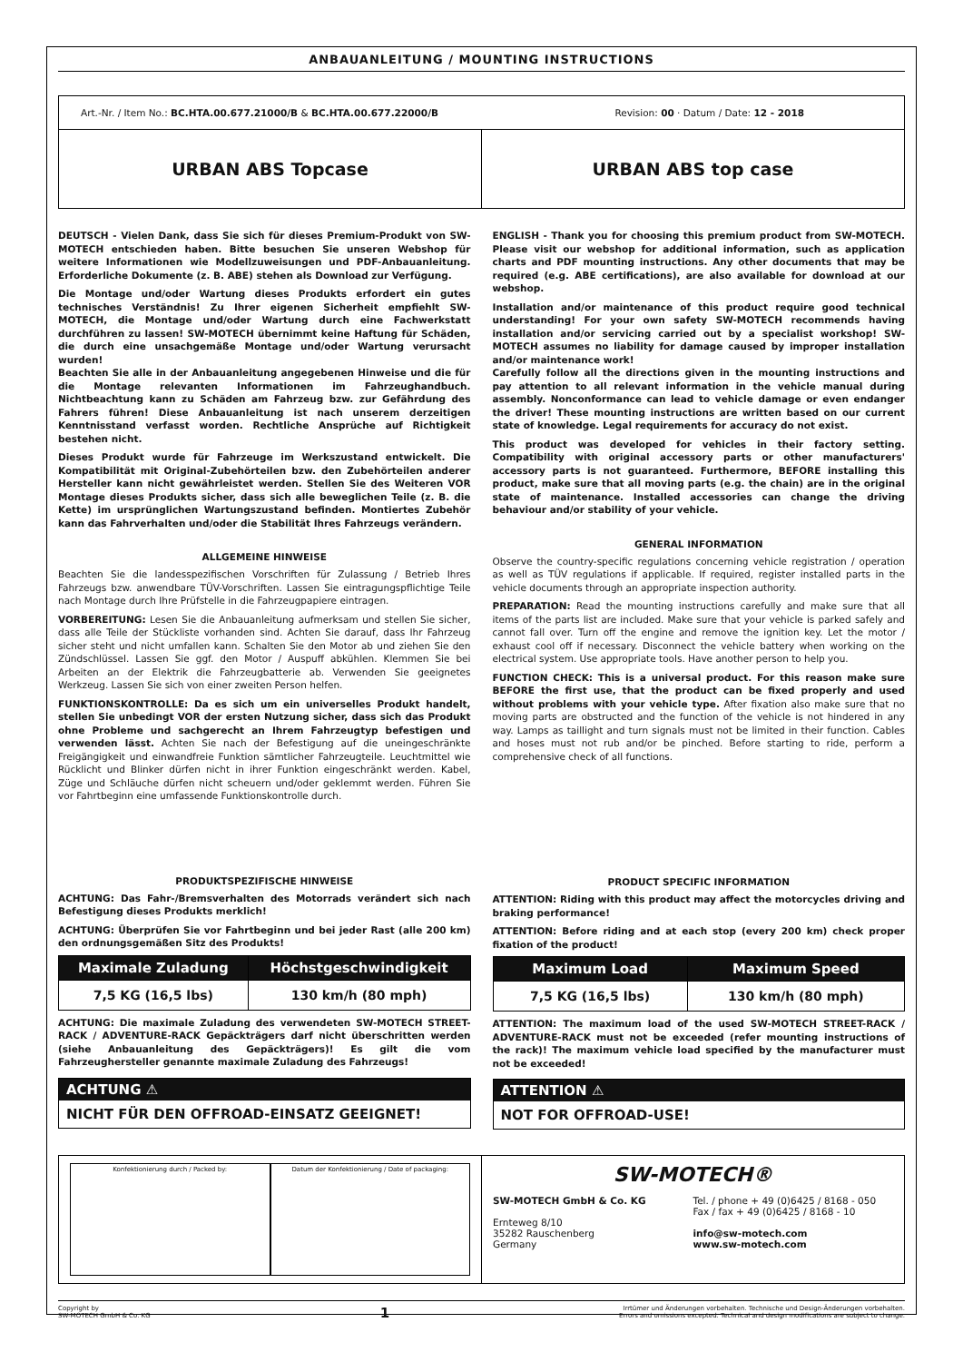ANBAUANLEITUNG / MOUNTING INSTRUCTIONS
Art.-Nr. / Item No.: BC.HTA.00.677.21000/B & BC.HTA.00.677.22000/B Revision: 00 · Datum / Date: 12 - 2018
URBAN ABS Topcase URBAN ABS top case
DEUTSCH - Vielen Dank, dass Sie sich für dieses Premium-Produkt von SW-MOTECH entschieden haben. Bitte besuchen Sie unseren Webshop für weitere Informationen wie Modellzuweisungen und PDF-Anbauanleitung. Erforderliche Dokumente (z. B. ABE) stehen als Download zur Verfügung.
Die Montage und/oder Wartung dieses Produkts erfordert ein gutes technisches Verständnis! Zu Ihrer eigenen Sicherheit empfiehlt SW-MOTECH, die Montage und/oder Wartung durch eine Fachwerkstatt durchführen zu lassen! SW-MOTECH übernimmt keine Haftung für Schäden, die durch eine unsachgemäße Montage und/oder Wartung verursacht wurden!
Beachten Sie alle in der Anbauanleitung angegebenen Hinweise und die für die Montage relevanten Informationen im Fahrzeughandbuch. Nichtbeachtung kann zu Schäden am Fahrzeug bzw. zur Gefährdung des Fahrers führen! Diese Anbauanleitung ist nach unserem derzeitigen Kenntnisstand verfasst worden. Rechtliche Ansprüche auf Richtigkeit bestehen nicht.
Dieses Produkt wurde für Fahrzeuge im Werkszustand entwickelt. Die Kompatibilität mit Original-Zubehörteilen bzw. den Zubehörteilen anderer Hersteller kann nicht gewährleistet werden. Stellen Sie des Weiteren VOR Montage dieses Produkts sicher, dass sich alle beweglichen Teile (z. B. die Kette) im ursprünglichen Wartungszustand befinden. Montiertes Zubehör kann das Fahrverhalten und/oder die Stabilität Ihres Fahrzeugs verändern.
ALLGEMEINE HINWEISE
Beachten Sie die landesspezifischen Vorschriften für Zulassung / Betrieb Ihres Fahrzeugs bzw. anwendbare TÜV-Vorschriften. Lassen Sie eintragungspflichtige Teile nach Montage durch Ihre Prüfstelle in die Fahrzeugpapiere eintragen.
VORBEREITUNG: Lesen Sie die Anbauanleitung aufmerksam und stellen Sie sicher, dass alle Teile der Stückliste vorhanden sind. Achten Sie darauf, dass Ihr Fahrzeug sicher steht und nicht umfallen kann. Schalten Sie den Motor ab und ziehen Sie den Zündschlüssel. Lassen Sie ggf. den Motor / Auspuff abkühlen. Klemmen Sie bei Arbeiten an der Elektrik die Fahrzeugbatterie ab. Verwenden Sie geeignetes Werkzeug. Lassen Sie sich von einer zweiten Person helfen.
FUNKTIONSKONTROLLE: Da es sich um ein universelles Produkt handelt, stellen Sie unbedingt VOR der ersten Nutzung sicher, dass sich das Produkt ohne Probleme und sachgerecht an Ihrem Fahrzeugtyp befestigen und verwenden lässt. Achten Sie nach der Befestigung auf die uneingeschränkte Freigängigkeit und einwandfreie Funktion sämtlicher Fahrzeugteile. Leuchtmittel wie Rücklicht und Blinker dürfen nicht in ihrer Funktion eingeschränkt werden. Kabel, Züge und Schläuche dürfen nicht scheuern und/oder geklemmt werden. Führen Sie vor Fahrtbeginn eine umfassende Funktionskontrolle durch.
PRODUKTSPEZIFISCHE HINWEISE
ACHTUNG: Das Fahr-/Bremsverhalten des Motorrads verändert sich nach Befestigung dieses Produkts merklich!
ACHTUNG: Überprüfen Sie vor Fahrtbeginn und bei jeder Rast (alle 200 km) den ordnungsgemäßen Sitz des Produkts!
| Maximale Zuladung | Höchstgeschwindigkeit |
| --- | --- |
| 7,5 KG (16,5 lbs) | 130 km/h (80 mph) |
ACHTUNG: Die maximale Zuladung des verwendeten SW-MOTECH STREET-RACK / ADVENTURE-RACK Gepäckträgers darf nicht überschritten werden (siehe Anbauanleitung des Gepäckträgers)! Es gilt die vom Fahrzeughersteller genannte maximale Zuladung des Fahrzeugs!
ACHTUNG ⚠
NICHT FÜR DEN OFFROAD-EINSATZ GEEIGNET!
ENGLISH - Thank you for choosing this premium product from SW-MOTECH. Please visit our webshop for additional information, such as application charts and PDF mounting instructions. Any other documents that may be required (e.g. ABE certifications), are also available for download at our webshop.
Installation and/or maintenance of this product require good technical understanding! For your own safety SW-MOTECH recommends having installation and/or servicing carried out by a specialist workshop! SW-MOTECH assumes no liability for damage caused by improper installation and/or maintenance work!
Carefully follow all the directions given in the mounting instructions and pay attention to all relevant information in the vehicle manual during assembly. Nonconformance can lead to vehicle damage or even endanger the driver! These mounting instructions are written based on our current state of knowledge. Legal requirements for accuracy do not exist.
This product was developed for vehicles in their factory setting. Compatibility with original accessory parts or other manufacturers' accessory parts is not guaranteed. Furthermore, BEFORE installing this product, make sure that all moving parts (e.g. the chain) are in the original state of maintenance. Installed accessories can change the driving behaviour and/or stability of your vehicle.
GENERAL INFORMATION
Observe the country-specific regulations concerning vehicle registration / operation as well as TÜV regulations if applicable. If required, register installed parts in the vehicle documents through an appropriate inspection authority.
PREPARATION: Read the mounting instructions carefully and make sure that all items of the parts list are included. Make sure that your vehicle is parked safely and cannot fall over. Turn off the engine and remove the ignition key. Let the motor / exhaust cool off if necessary. Disconnect the vehicle battery when working on the electrical system. Use appropriate tools. Have another person to help you.
FUNCTION CHECK: This is a universal product. For this reason make sure BEFORE the first use, that the product can be fixed properly and used without problems with your vehicle type. After fixation also make sure that no moving parts are obstructed and the function of the vehicle is not hindered in any way. Lamps as taillight and turn signals must not be limited in their function. Cables and hoses must not rub and/or be pinched. Before starting to ride, perform a comprehensive check of all functions.
PRODUCT SPECIFIC INFORMATION
ATTENTION: Riding with this product may affect the motorcycles driving and braking performance!
ATTENTION: Before riding and at each stop (every 200 km) check proper fixation of the product!
| Maximum Load | Maximum Speed |
| --- | --- |
| 7,5 KG (16,5 lbs) | 130 km/h (80 mph) |
ATTENTION: The maximum load of the used SW-MOTECH STREET-RACK / ADVENTURE-RACK must not be exceeded (refer mounting instructions of the rack)! The maximum vehicle load specified by the manufacturer must not be exceeded!
ATTENTION ⚠
NOT FOR OFFROAD-USE!
Konfektionierung durch / Packed by:
Datum der Konfektionierung / Date of packaging:
SW-MOTECH®
SW-MOTECH GmbH & Co. KG
Ernteweg 8/10
35282 Rauschenberg
Germany
Tel. / phone + 49 (0)6425 / 8168 - 050
Fax / fax + 49 (0)6425 / 8168 - 10
info@sw-motech.com
www.sw-motech.com
Copyright by
SW-MOTECH GmbH & Co. KG 1 Irrtümer und Änderungen vorbehalten. Technische und Design-Änderungen vorbehalten.
Errors and omissions excepted. Technical and design modifications are subject to change.